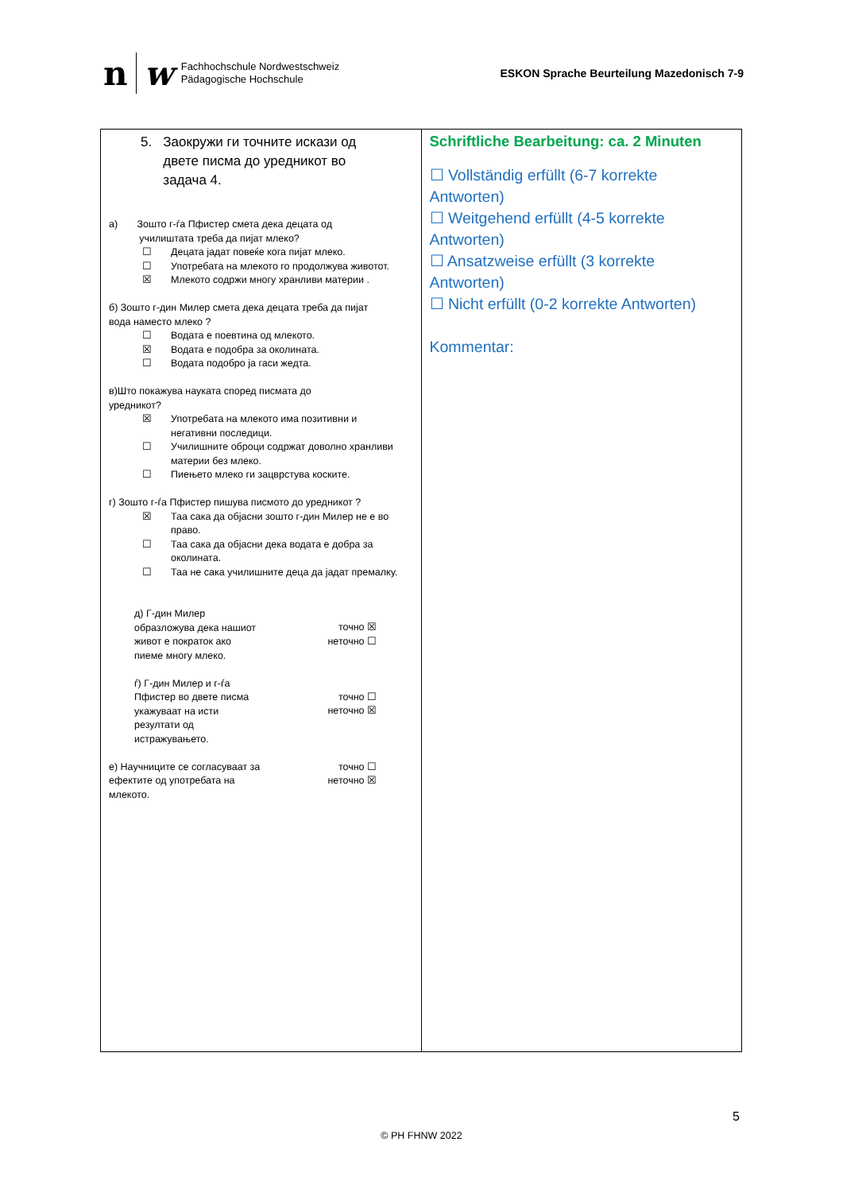n w
Fachhochschule Nordwestschweiz
Pädagogische Hochschule
ESKON Sprache Beurteilung Mazedonisch 7-9
| 5. Заокружи ги точните искази од двете писма до уредникот во задача 4. а) Зошто г-ѓа Пфистер смета дека децата од училиштата треба да пијат млеко? ☐ Децата јадат повеќе кога пијат млеко. ☐ Употребата на млекото го продолжува животот. ☒ Млекото содржи многу хранливи материи . б) Зошто г-дин Милер смета дека децата треба да пијат вода наместо млеко ? ☐ Водата е поевтина од млекото. ☒ Водата е подобра за околината. ☐ Водата подобро ја гаси жедта. в)Што покажува науката според писмата до уредникот? ☒ Употребата на млекото има позитивни и негативни последици. ☐ Училишните оброци содржат доволно хранливи материи без млеко. ☐ Пиењето млеко ги зацврстува коските. г) Зошто г-ѓа Пфистер пишува писмото до уредникот ? ☒ Таа сака да објасни зошто г-дин Милер не е во право. ☐ Таа сака да објасни дека водата е добра за околината. ☐ Таа не сака училишните деца да јадат премалку. д) Г-дин Милер образложува дека нашиот живот е пократок ако пиеме многу млеко. точно ☒ неточно ☐ ѓ) Г-дин Милер и г-ѓа Пфистер во двете писма укажуваат на исти резултати од истражувањето. точно ☐ неточно ☒ е) Научниците се согласуваат за ефектите од употребата на млекото. точно ☐ неточно ☒ | Schriftliche Bearbeitung: ca. 2 Minuten ☐ Vollständig erfüllt (6-7 korrekte Antworten) ☐ Weitgehend erfüllt (4-5 korrekte Antworten) ☐ Ansatzweise erfüllt (3 korrekte Antworten) ☐ Nicht erfüllt (0-2 korrekte Antworten) Kommentar: |
5
© PH FHNW 2022